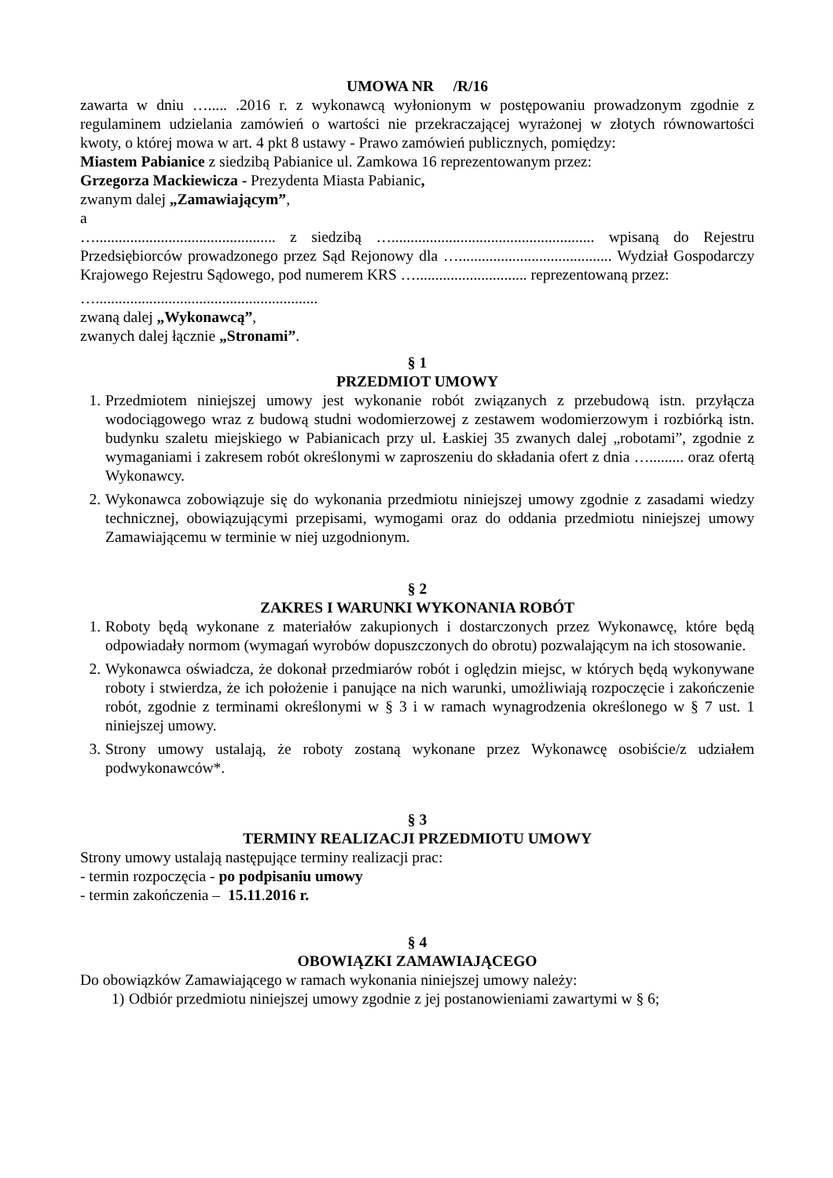UMOWA NR /R/16
zawarta w dniu …..... .2016 r. z wykonawcą wyłonionym w postępowaniu prowadzonym zgodnie z regulaminem udzielania zamówień o wartości nie przekraczającej wyrażonej w złotych równowartości kwoty, o której mowa w art. 4 pkt 8 ustawy - Prawo zamówień publicznych, pomiędzy:
Miastem Pabianice z siedzibą Pabianice ul. Zamkowa 16 reprezentowanym przez:
Grzegorza Mackiewicza - Prezydenta Miasta Pabianic,
zwanym dalej „Zamawiającym”,
a
…............................................... z siedzibą …..................................................... wpisaną do Rejestru Przedsiębiorców prowadzonego przez Sąd Rejonowy dla …........................................ Wydział Gospodarczy Krajowego Rejestru Sądowego, pod numerem KRS …............................. reprezentowaną przez:
…..........................................................
zwaną dalej „Wykonawcą”,
zwanych dalej łącznie „Stronami”.
§ 1
PRZEDMIOT UMOWY
1. Przedmiotem niniejszej umowy jest wykonanie robót związanych z przebudową istn. przyłącza wodociągowego wraz z budową studni wodomierzowej z zestawem wodomierzowym i rozbiórką istn. budynku szaletu miejskiego w Pabianicach przy ul. Łaskiej 35 zwanych dalej „robotami”, zgodnie z wymaganiami i zakresem robót określonymi w zaproszeniu do składania ofert z dnia …......... oraz ofertą Wykonawcy.
2. Wykonawca zobowiązuje się do wykonania przedmiotu niniejszej umowy zgodnie z zasadami wiedzy technicznej, obowiązującymi przepisami, wymogami oraz do oddania przedmiotu niniejszej umowy Zamawiającemu w terminie w niej uzgodnionym.
§ 2
ZAKRES I WARUNKI WYKONANIA ROBÓT
1. Roboty będą wykonane z materiałów zakupionych i dostarczonych przez Wykonawcę, które będą odpowiadały normom (wymagań wyrobów dopuszczonych do obrotu) pozwalającym na ich stosowanie.
2. Wykonawca oświadcza, że dokonał przedmiarów robót i oględzin miejsc, w których będą wykonywane roboty i stwierdza, że ich położenie i panujące na nich warunki, umożliwiają rozpoczęcie i zakończenie robót, zgodnie z terminami określonymi w § 3 i w ramach wynagrodzenia określonego w § 7 ust. 1 niniejszej umowy.
3. Strony umowy ustalają, że roboty zostaną wykonane przez Wykonawcę osobiście/z udziałem podwykonawców*.
§ 3
TERMINY REALIZACJI PRZEDMIOTU UMOWY
Strony umowy ustalają następujące terminy realizacji prac:
- termin rozpoczęcia - po podpisaniu umowy
- termin zakończenia – 15.11.2016 r.
§ 4
OBOWIĄZKI ZAMAWIAJĄCEGO
Do obowiązków Zamawiającego w ramach wykonania niniejszej umowy należy:
1) Odbiór przedmiotu niniejszej umowy zgodnie z jej postanowieniami zawartymi w § 6;